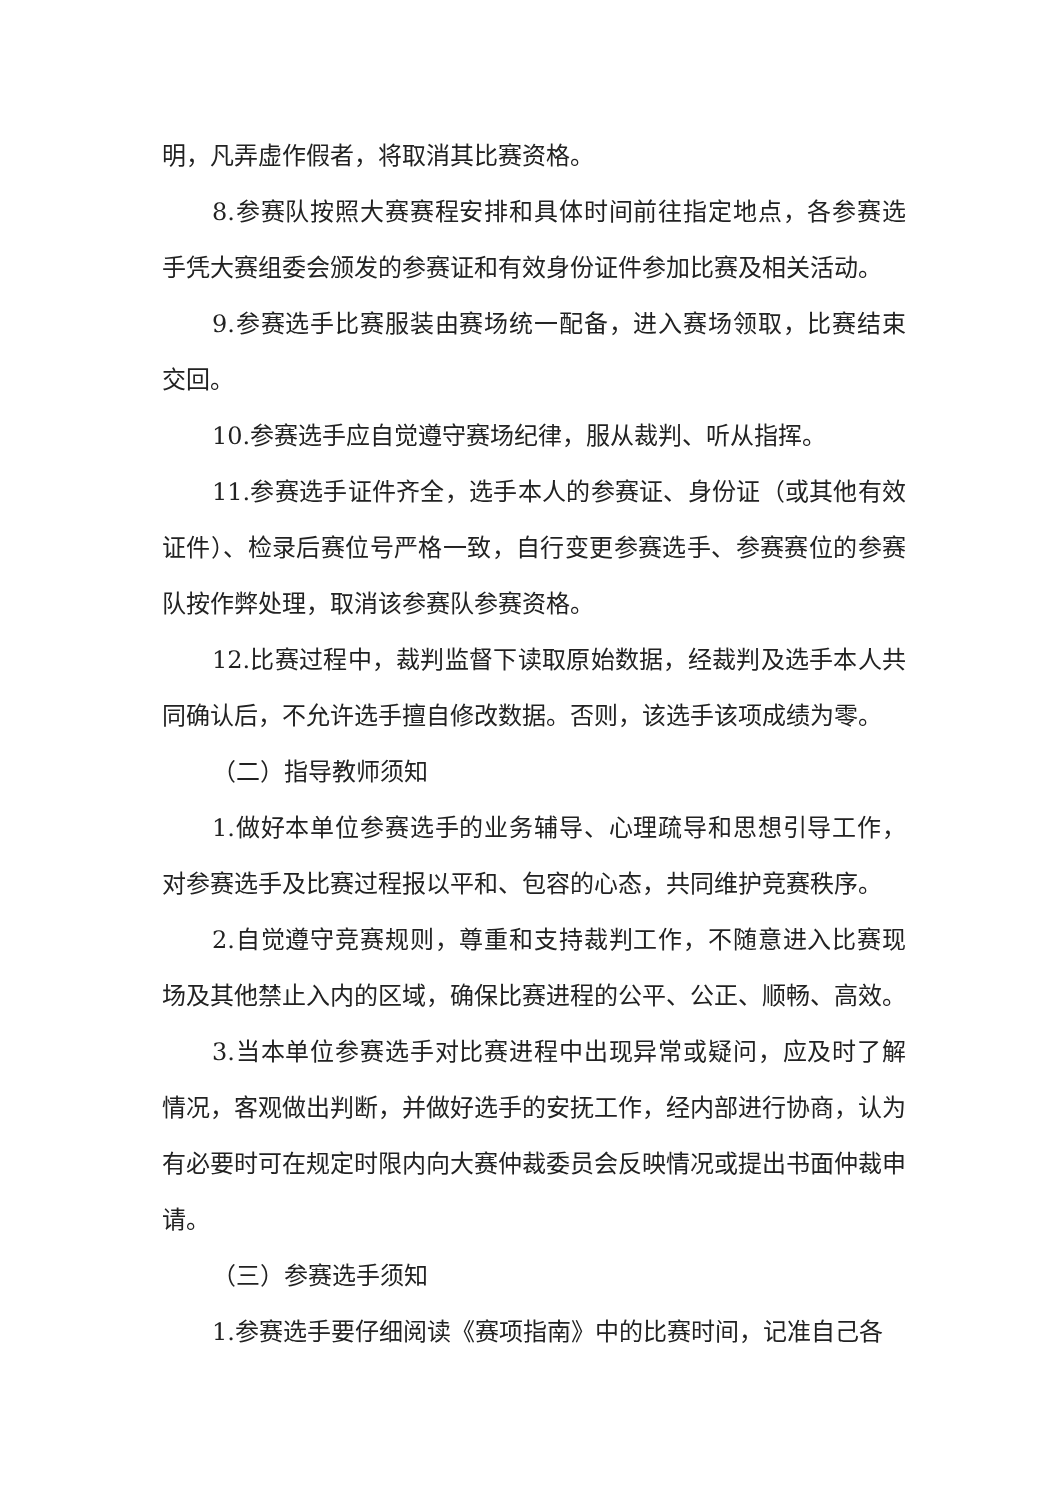明，凡弄虚作假者，将取消其比赛资格。
8.参赛队按照大赛赛程安排和具体时间前往指定地点，各参赛选手凭大赛组委会颁发的参赛证和有效身份证件参加比赛及相关活动。
9.参赛选手比赛服装由赛场统一配备，进入赛场领取，比赛结束交回。
10.参赛选手应自觉遵守赛场纪律，服从裁判、听从指挥。
11.参赛选手证件齐全，选手本人的参赛证、身份证（或其他有效证件）、检录后赛位号严格一致，自行变更参赛选手、参赛赛位的参赛队按作弊处理，取消该参赛队参赛资格。
12.比赛过程中，裁判监督下读取原始数据，经裁判及选手本人共同确认后，不允许选手擅自修改数据。否则，该选手该项成绩为零。
（二）指导教师须知
1.做好本单位参赛选手的业务辅导、心理疏导和思想引导工作，对参赛选手及比赛过程报以平和、包容的心态，共同维护竞赛秩序。
2.自觉遵守竞赛规则，尊重和支持裁判工作，不随意进入比赛现场及其他禁止入内的区域，确保比赛进程的公平、公正、顺畅、高效。
3.当本单位参赛选手对比赛进程中出现异常或疑问，应及时了解情况，客观做出判断，并做好选手的安抚工作，经内部进行协商，认为有必要时可在规定时限内向大赛仲裁委员会反映情况或提出书面仲裁申请。
（三）参赛选手须知
1.参赛选手要仔细阅读《赛项指南》中的比赛时间，记准自己各